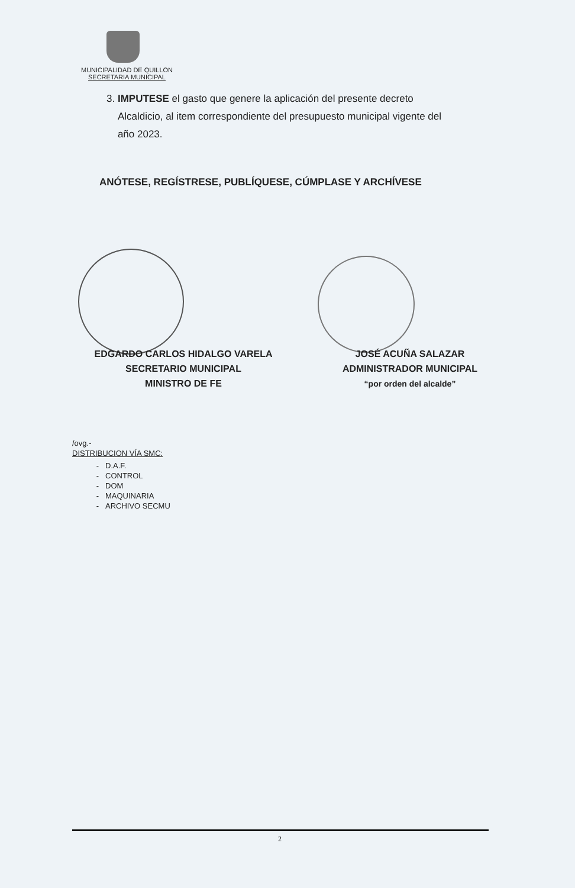MUNICIPALIDAD DE QUILLON
SECRETARIA MUNICIPAL
3. IMPUTESE el gasto que genere la aplicación del presente decreto
Alcaldicio, al item correspondiente del presupuesto municipal vigente del
año 2023.
ANÓTESE, REGÍSTRESE, PUBLÍQUESE, CÚMPLASE Y ARCHÍVESE
EDGARDO CARLOS HIDALGO VARELA
SECRETARIO MUNICIPAL
MINISTRO DE FE
JOSÉ ACUÑA SALAZAR
ADMINISTRADOR MUNICIPAL
“por orden del alcalde”
/ovg.-
DISTRIBUCION VÍA SMC:
D.A.F.
CONTROL
DOM
MAQUINARIA
ARCHIVO SECMU
2